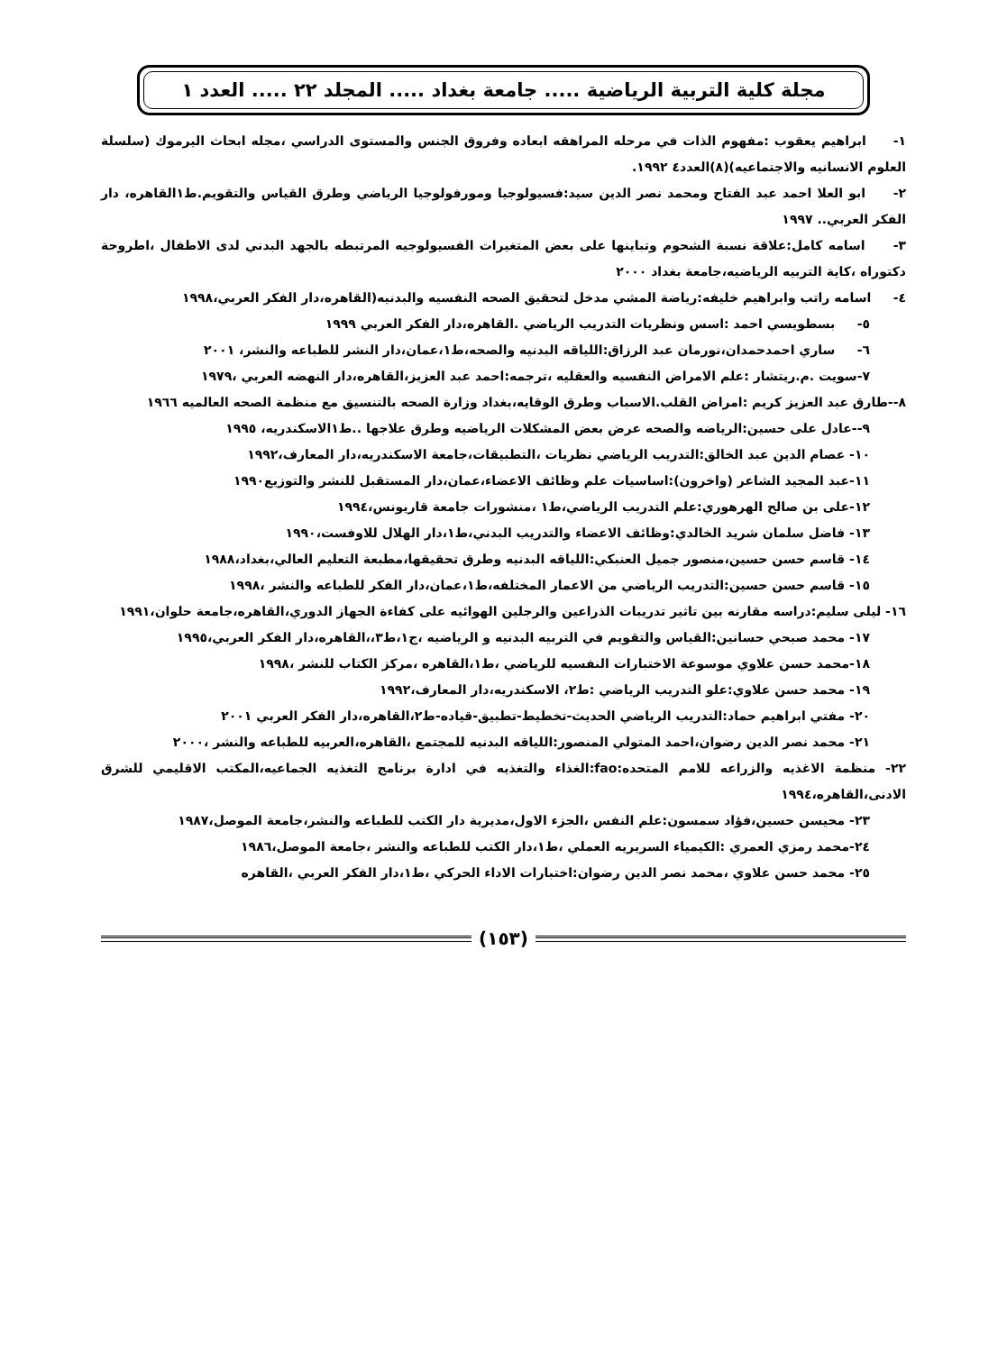مجلة كلية التربية الرياضية ..... جامعة بغداد ..... المجلد ٢٢ ..... العدد ١
١- ابراهيم يعقوب :مفهوم الذات في مرحله المراهقه ابعاده وفروق الجنس والمستوى الدراسي ،مجله ابحاث اليرموك (سلسلة العلوم الانسانيه والاجتماعيه)(٨)العدد٤ ١٩٩٢.
٢- ابو العلا احمد عبد الفتاح ومحمد نصر الدين سيد:فسيولوجيا ومورفولوجيا الرياضي وطرق القياس والتقويم.ط١القاهره، دار الفكر العربي.. ١٩٩٧
٣- اسامه كامل:علاقة نسبة الشحوم وتباينها على بعض المتغيرات الفسيولوجيه المرتبطه بالجهد البدني لدى الاطفال ،اطروحة دكتوراه ،كاية التربيه الرياضيه،جامعة بغداد ٢٠٠٠
٤- اسامه راتب وابراهيم خليفه:رياضة المشي مدخل لتحقيق الصحه النفسيه والبدنيه(القاهره،دار الفكر العربي،١٩٩٨
٥- بسطويسي احمد :اسس ونظريات التدريب الرياضي .القاهره،دار الفكر العربي ١٩٩٩
٦- ساري احمدحمدان،نورمان عبد الرزاق:اللياقه البدنيه والصحه،ط١،عمان،دار النشر للطباعه والنشر، ٢٠٠١
٧-سويت .م.ريتشار :علم الامراض النفسيه والعقليه ،ترجمه:احمد عبد العزيز،القاهره،دار النهضه العربي ،١٩٧٩
٨--طارق عبد العزيز كريم :امراض القلب.الاسباب وطرق الوقايه،بغداد وزارة الصحه بالتنسيق مع منظمة الصحه العالميه ١٩٦٦
٩--عادل على حسين:الرياضه والصحه عرض بعض المشكلات الرياضيه وطرق علاجها ..ط١الاسكندريه، ١٩٩٥
١٠- عصام الدين عبد الخالق:التدريب الرياضي نظريات ،التطبيقات،جامعة الاسكندريه،دار المعارف،١٩٩٢
١١-عبد المجيد الشاعر (واخرون):اساسيات علم وظائف الاعضاء،عمان،دار المستقبل للنشر والتوزيع١٩٩٠
١٢-على بن صالح الهرهوري:علم التدريب الرياضي،ط١ ،منشورات جامعة قاريونس،١٩٩٤
١٣- فاضل سلمان شريد الخالدي:وظائف الاعضاء والتدريب البدني،ط١،دار الهلال للاوفست،١٩٩٠
١٤- قاسم حسن حسين،منصور جميل العنبكي:اللياقه البدنيه وطرق تحقيقها،مطبعة التعليم العالي،بغداد،١٩٨٨
١٥- قاسم حسن حسين:التدريب الرياضي من الاعمار المختلفه،ط١،عمان،دار الفكر للطباعه والنشر ،١٩٩٨
١٦- ليلى سليم:دراسه مقارنه بين تاثير تدريبات الذراعين والرجلين الهوائيه على كفاءة الجهاز الدوري،القاهره،جامعة حلوان،١٩٩١
١٧- محمد صبحي حسانين:القياس والتقويم في التربيه البدنيه و الرياضيه ،ج١،ط٣،،القاهره،دار الفكر العربي،١٩٩٥
١٨-محمد حسن علاوي موسوعة الاختبارات النفسيه للرياضي ،ط١،القاهره ،مركز الكتاب للنشر ،١٩٩٨
١٩- محمد حسن علاوي:علو التدريب الرياضي :ط٢، الاسكندريه،دار المعارف،١٩٩٢
٢٠- مفتي ابراهيم حماد:التدريب الرياضي الحديث-تخطيط-تطبيق-قياده-ط٢،القاهره،دار الفكر العربي ٢٠٠١
٢١- محمد نصر الدين رضوان،احمد المتولي المنصور:اللياقه البدنيه للمجتمع ،القاهره،العربيه للطباعه والنشر ،٢٠٠٠
٢٢- منظمة الاغذيه والزراعه للامم المتحده:fao:الغذاء والتغذيه في ادارة برنامج التغذيه الجماعيه،المكتب الاقليمي للشرق الادنى،القاهره،١٩٩٤
٢٣- محيسن حسين،فؤاد سمسون:علم النفس ،الجزء الاول،مديرية دار الكتب للطباعه والنشر،جامعة الموصل،١٩٨٧
٢٤-محمد رمزي العمري :الكيمياء السريريه العملي ،ط١،دار الكتب للطباعه والنشر ،جامعة الموصل،١٩٨٦
٢٥- محمد حسن علاوي ،محمد نصر الدين رضوان:اختبارات الاداء الحركي ،ط١،دار الفكر العربي ،القاهره
(١٥٣)